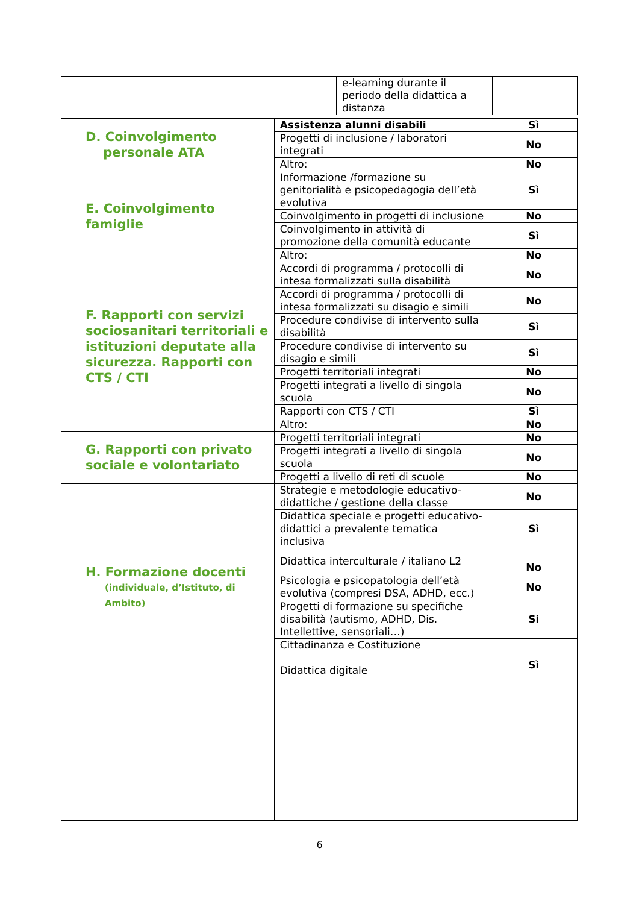| | e-learning durante il periodo della didattica a distanza | |
| D. Coinvolgimento personale ATA | Assistenza alunni disabili | Sì |
| | Progetti di inclusione / laboratori integrati | No |
| | Altro: | No |
| E. Coinvolgimento famiglie | Informazione /formazione su genitorialità e psicopedagogia dell’età evolutiva | Sì |
| | Coinvolgimento in progetti di inclusione | No |
| | Coinvolgimento in attività di promozione della comunità educante | Sì |
| | Altro: | No |
| F. Rapporti con servizi sociosanitari territoriali e istituzioni deputate alla sicurezza. Rapporti con CTS / CTI | Accordi di programma / protocolli di intesa formalizzati sulla disabilità | No |
| | Accordi di programma / protocolli di intesa formalizzati su disagio e simili | No |
| | Procedure condivise di intervento sulla disabilità | Sì |
| | Procedure condivise di intervento su disagio e simili | Sì |
| | Progetti territoriali integrati | No |
| | Progetti integrati a livello di singola scuola | No |
| | Rapporti con CTS / CTI | Sì |
| | Altro: | No |
| G. Rapporti con privato sociale e volontariato | Progetti territoriali integrati | No |
| | Progetti integrati a livello di singola scuola | No |
| | Progetti a livello di reti di scuole | No |
| H. Formazione docenti (individuale, d’Istituto, di Ambito) | Strategie e metodologie educativo-didattiche / gestione della classe | No |
| | Didattica speciale e progetti educativo-didattici a prevalente tematica inclusiva | Sì |
| | Didattica interculturale / italiano L2 | No |
| | Psicologia e psicopatologia dell’età evolutiva (compresi DSA, ADHD, ecc.) | No |
| | Progetti di formazione su specifiche disabilità (autismo, ADHD, Dis. Intellettive, sensoriali…) | Si |
| | Cittadinanza e Costituzione Didattica digitale | Sì |
6